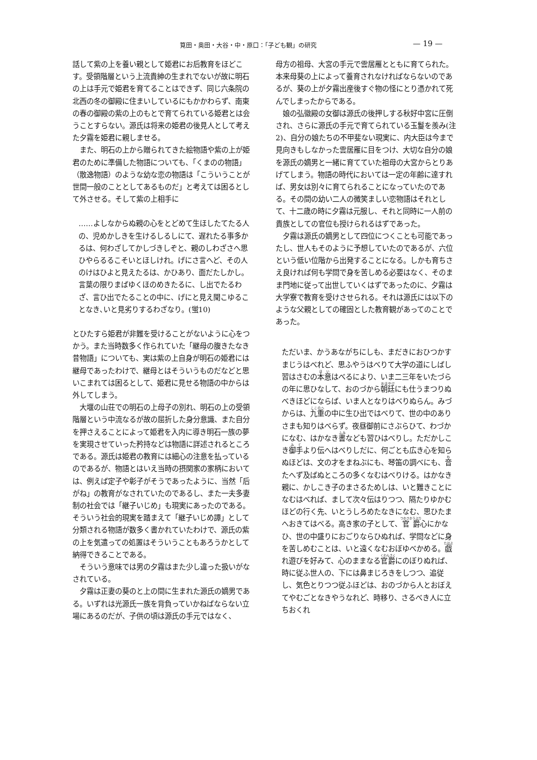筧田・奥田・大谷・中・原口：「子ども観」の研究 — 19 —
話して紫の上を養い親として姫君にお后教育をほどこす。受領階層という上流貴紳の生まれでないが故に明石の上は手元で姫君を育てることはできず、同じ六条院の北西の冬の御殿に住まいしているにもかかわらず、南東の春の御殿の紫の上のもとで育てられている姫君とは会うことすらない。源氏は将来の姫君の後見人として考えた夕霧を姫君に親しませる。
また、明石の上から贈られてきた絵物語や紫の上が姫君のために準備した物語についても、「くまのの物語」（散逸物語）のような幼な恋の物語は「こういうことが世間一般のこととしてあるものだ」と考えては困るとして外させる。そして紫の上相手に
……よしなからぬ親の心をとどめて生ほしたてたる人の、児めかしきを生けるしるしにて、遅れたる事多かるは、何わざしてかしづきしぞと、親のしわざさへ思ひやらるるこそいとほしけれ。げにさ言へど、その人のけはひよと見えたるは、かひあり、面だたしかし。言葉の限りまばゆくほのめきたるに、し出でたるわざ、言ひ出でたることの中に、げにと見え聞こゆることなき､いと見劣りするわざなり。(蛍10)
とひたすら姫君が非難を受けることがないように心をつかう。また当時数多く作られていた「継母の腹きたなき昔物語」についても、実は紫の上自身が明石の姫君には継母であったわけで、継母とはそういうものだなどと思いこまれては困るとして、姫君に見せる物語の中からは外してしまう。
大堰の山荘での明石の上母子の別れ、明石の上の受領階層という中流なるが故の屈折した身分意識、また自分を押さえることによって姫君を入内に導き明石一族の夢を実現させていった矜持などは物語に詳述されるところである。源氏は姫君の教育には細心の注意を払っているのであるが、物語とはいえ当時の摂関家の家柄においては、例えば定子や彰子がそうであったように、当然「后がね」の教育がなされていたのであるし、また一夫多妻制の社会では「継子いじめ」も現実にあったのである。そういう社会的現実を踏まえて「継子いじめ譚」として分類される物語が数多く書かれていたわけで、源氏の紫の上を気遣っての処置はそういうこともあろうかとして納得できることである。
そういう意味では男の夕霧はまた少し違った扱いがなされている。
夕霧は正妻の葵のと上の間に生まれた源氏の嫡男である。いずれは光源氏一族を背負っていかねばならない立場にあるのだが、子供の頃は源氏の手元ではなく、
母方の祖母、大宮の手元で雲居雁とともに育てられた。本来母葵の上によって養育されなければならないのであるが、葵の上が夕霧出産後すぐ物の怪にとり憑かれて死んでしまったからである。
娘の弘徽殿の女御は源氏の後押しする秋好中宮に圧倒され、さらに源氏の手元で育てられている玉鬘を羨み(注2)、自分の娘たちの不甲斐ない現実に、内大臣は今まで見向きもしなかった雲居雁に目をつけ、大切な自分の娘を源氏の嫡男と一緒に育てていた祖母の大宮からとりあげてしまう。物語の時代においては一定の年齢に達すれば、男女は別々に育てられることになっていたのである。その間の幼い二人の微笑ましい恋物語はそれとして、十二歳の時に夕霧は元服し、それと同時に一人前の貴族としての官位も授けられるはずであった。
夕霧は源氏の嫡男として四位につくことも可能であったし、世人もそのように予想していたのであるが、六位という低い位階から出発することになる。しかも育ちさえ良ければ何も学問で身を苦しめる必要はなく、そのまま門地に従って出世していくはずであったのに、夕霧は大学寮で教育を受けさせられる。それは源氏には以下のような父親としての確固とした教育観があってのことであった。
ただいま、かうあながちにしも、まだきにおひつかすまじうはべれど、思ふやうはべりて大学の道にしばし習はさむの本意はべるにより、いま二三年をいたづらの年に思ひなして、おのづから朝廷にも仕うまつりぬべきほどにならば、いま人となりはべりぬらん。みづからは、九重の中に生ひ出ではべりて、世の中のありさまも知りはべらず。夜昼御前にさぶらひて、わづかになむ、はかなき書なども習ひはべりし。ただかしこき御手より伝へはべりしだに、何ごとも広き心を知らぬほどは、文の才をまねぶにも、琴笛の調べにも、音たへず及ばぬところの多くなむはべりける。はかなき親に、かしこき子のまさるためしは、いと難きことになむはべれば、まして次々伝はりつつ、隔たりゆかむほどの行く先、いとうしろめたなきになむ、思ひたまへおきてはべる。高き家の子として、官爵心にかなひ、世の中盛りにおごりならひぬれば、学問などに身を苦しめむことは、いと遠くなむおぼゆべかめる。戯れ遊びを好みて、心のままなる官爵にのぼりぬれば、時に従ふ世人の、下には鼻まじろきをしつつ、追従し、気色とりつつ従ふほどは、おのづから人とおぼえてやむごとなきやうなれど、時移り、さるべき人に立ちおくれ